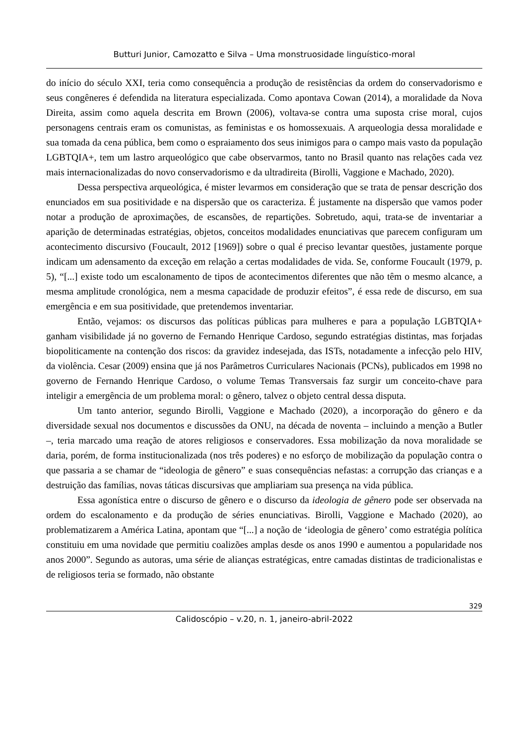Butturi Junior, Camozatto e Silva – Uma monstruosidade linguístico-moral
do início do século XXI, teria como consequência a produção de resistências da ordem do conservadorismo e seus congêneres é defendida na literatura especializada. Como apontava Cowan (2014), a moralidade da Nova Direita, assim como aquela descrita em Brown (2006), voltava-se contra uma suposta crise moral, cujos personagens centrais eram os comunistas, as feministas e os homossexuais. A arqueologia dessa moralidade e sua tomada da cena pública, bem como o espraiamento dos seus inimigos para o campo mais vasto da população LGBTQIA+, tem um lastro arqueológico que cabe observarmos, tanto no Brasil quanto nas relações cada vez mais internacionalizadas do novo conservadorismo e da ultradireita (Birolli, Vaggione e Machado, 2020).
Dessa perspectiva arqueológica, é mister levarmos em consideração que se trata de pensar descrição dos enunciados em sua positividade e na dispersão que os caracteriza. É justamente na dispersão que vamos poder notar a produção de aproximações, de escansões, de repartições. Sobretudo, aqui, trata-se de inventariar a aparição de determinadas estratégias, objetos, conceitos modalidades enunciativas que parecem configuram um acontecimento discursivo (Foucault, 2012 [1969]) sobre o qual é preciso levantar questões, justamente porque indicam um adensamento da exceção em relação a certas modalidades de vida. Se, conforme Foucault (1979, p. 5), “[...] existe todo um escalonamento de tipos de acontecimentos diferentes que não têm o mesmo alcance, a mesma amplitude cronológica, nem a mesma capacidade de produzir efeitos”, é essa rede de discurso, em sua emergência e em sua positividade, que pretendemos inventariar.
Então, vejamos: os discursos das políticas públicas para mulheres e para a população LGBTQIA+ ganham visibilidade já no governo de Fernando Henrique Cardoso, segundo estratégias distintas, mas forjadas biopoliticamente na contenção dos riscos: da gravidez indesejada, das ISTs, notadamente a infecção pelo HIV, da violência. Cesar (2009) ensina que já nos Parâmetros Curriculares Nacionais (PCNs), publicados em 1998 no governo de Fernando Henrique Cardoso, o volume Temas Transversais faz surgir um conceito-chave para inteligir a emergência de um problema moral: o gênero, talvez o objeto central dessa disputa.
Um tanto anterior, segundo Birolli, Vaggione e Machado (2020), a incorporação do gênero e da diversidade sexual nos documentos e discussões da ONU, na década de noventa – incluindo a menção a Butler –, teria marcado uma reação de atores religiosos e conservadores. Essa mobilização da nova moralidade se daria, porém, de forma institucionalizada (nos três poderes) e no esforço de mobilização da população contra o que passaria a se chamar de “ideologia de gênero” e suas consequências nefastas: a corrupção das crianças e a destruição das famílias, novas táticas discursivas que ampliariam sua presença na vida pública.
Essa agonística entre o discurso de gênero e o discurso da ideologia de gênero pode ser observada na ordem do escalonamento e da produção de séries enunciativas. Birolli, Vaggione e Machado (2020), ao problematizarem a América Latina, apontam que “[...] a noção de ‘ideologia de gênero’ como estratégia política constituiu em uma novidade que permitiu coalizões amplas desde os anos 1990 e aumentou a popularidade nos anos 2000”. Segundo as autoras, uma série de alianças estratégicas, entre camadas distintas de tradicionalistas e de religiosos teria se formado, não obstante
329
Calidoscópio – v.20, n. 1, janeiro-abril-2022